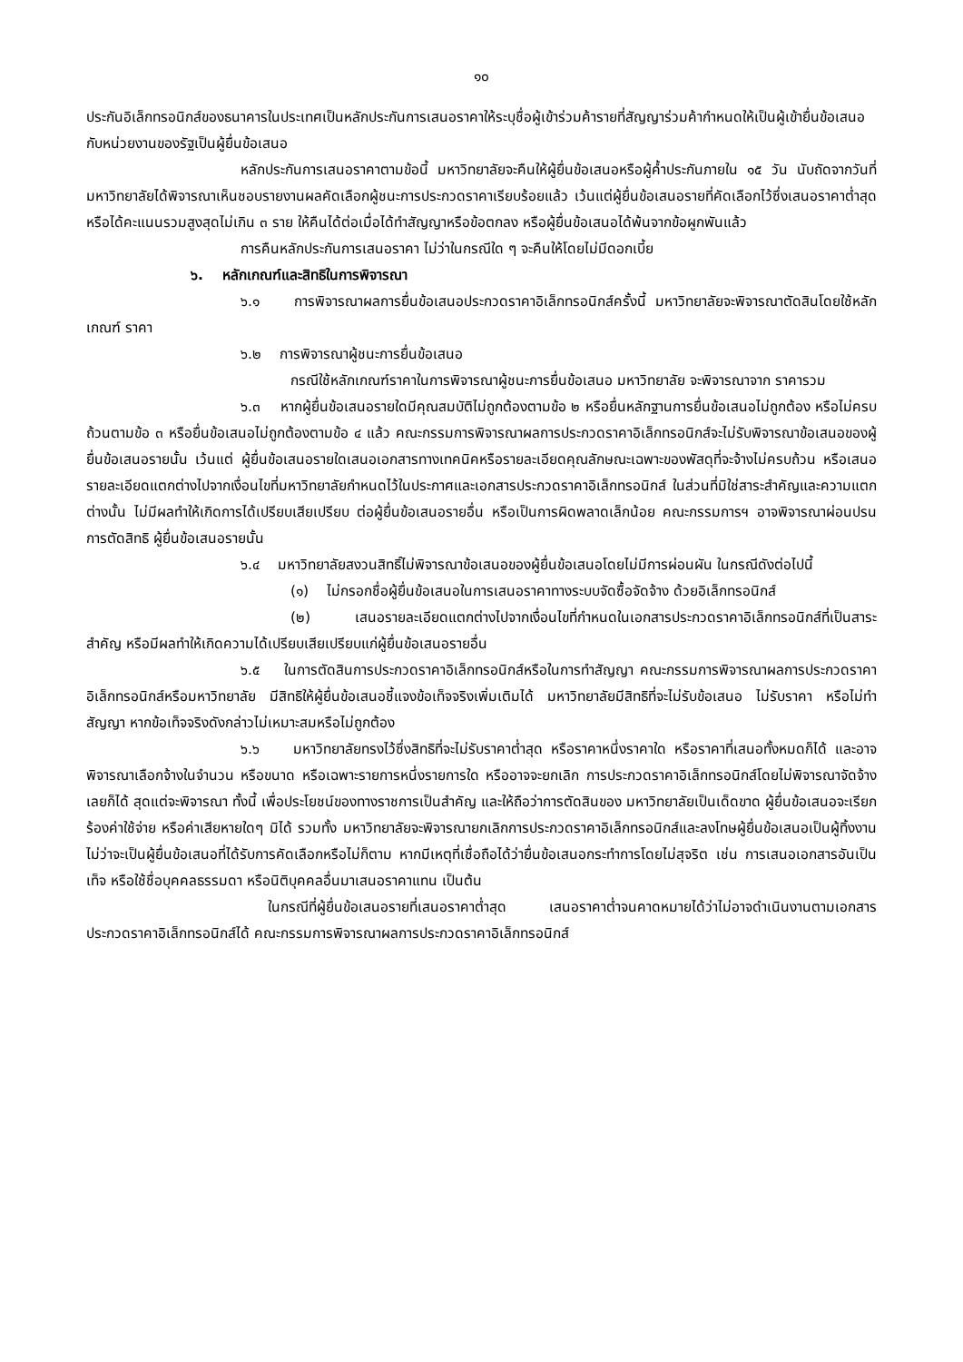๑๐
ประกันอิเล็กทรอนิกส์ของธนาคารในประเทศเป็นหลักประกันการเสนอราคาให้ระบุชื่อผู้เข้าร่วมค้ารายที่สัญญาร่วมค้ากำหนดให้เป็นผู้เข้ายื่นข้อเสนอกับหน่วยงานของรัฐเป็นผู้ยื่นข้อเสนอ
หลักประกันการเสนอราคาตามข้อนี้ มหาวิทยาลัยจะคืนให้ผู้ยื่นข้อเสนอหรือผู้ค้ำประกันภายใน ๑๕ วัน นับถัดจากวันที่มหาวิทยาลัยได้พิจารณาเห็นชอบรายงานผลคัดเลือกผู้ชนะการประกวดราคาเรียบร้อยแล้ว เว้นแต่ผู้ยื่นข้อเสนอรายที่คัดเลือกไว้ซึ่งเสนอราคาต่ำสุดหรือได้คะแนนรวมสูงสุดไม่เกิน ๓ ราย ให้คืนได้ต่อเมื่อได้ทำสัญญาหรือข้อตกลง หรือผู้ยื่นข้อเสนอได้พ้นจากข้อผูกพันแล้ว
การคืนหลักประกันการเสนอราคา ไม่ว่าในกรณีใด ๆ จะคืนให้โดยไม่มีดอกเบี้ย
๖. หลักเกณฑ์และสิทธิในการพิจารณา
๖.๑ การพิจารณาผลการยื่นข้อเสนอประกวดราคาอิเล็กทรอนิกส์ครั้งนี้ มหาวิทยาลัยจะพิจารณาตัดสินโดยใช้หลักเกณฑ์ ราคา
๖.๒ การพิจารณาผู้ชนะการยื่นข้อเสนอ
กรณีใช้หลักเกณฑ์ราคาในการพิจารณาผู้ชนะการยื่นข้อเสนอ มหาวิทยาลัย จะพิจารณาจาก ราคารวม
๖.๓ หากผู้ยื่นข้อเสนอรายใดมีคุณสมบัติไม่ถูกต้องตามข้อ ๒ หรือยื่นหลักฐานการยื่นข้อเสนอไม่ถูกต้อง หรือไม่ครบถ้วนตามข้อ ๓ หรือยื่นข้อเสนอไม่ถูกต้องตามข้อ ๔ แล้ว คณะกรรมการพิจารณาผลการประกวดราคาอิเล็กทรอนิกส์จะไม่รับพิจารณาข้อเสนอของผู้ยื่นข้อเสนอรายนั้น เว้นแต่ ผู้ยื่นข้อเสนอรายใดเสนอเอกสารทางเทคนิคหรือรายละเอียดคุณลักษณะเฉพาะของพัสดุที่จะจ้างไม่ครบถ้วน หรือเสนอรายละเอียดแตกต่างไปจากเงื่อนไขที่มหาวิทยาลัยกำหนดไว้ในประกาศและเอกสารประกวดราคาอิเล็กทรอนิกส์ ในส่วนที่มิใช่สาระสำคัญและความแตกต่างนั้น ไม่มีผลทำให้เกิดการได้เปรียบเสียเปรียบ ต่อผู้ยื่นข้อเสนอรายอื่น หรือเป็นการผิดพลาดเล็กน้อย คณะกรรมการฯ อาจพิจารณาผ่อนปรนการตัดสิทธิ ผู้ยื่นข้อเสนอรายนั้น
๖.๔ มหาวิทยาลัยสงวนสิทธิ์ไม่พิจารณาข้อเสนอของผู้ยื่นข้อเสนอโดยไม่มีการผ่อนผัน ในกรณีดังต่อไปนี้
(๑) ไม่กรอกชื่อผู้ยื่นข้อเสนอในการเสนอราคาทางระบบจัดซื้อจัดจ้าง ด้วยอิเล็กทรอนิกส์
(๒) เสนอรายละเอียดแตกต่างไปจากเงื่อนไขที่กำหนดในเอกสารประกวดราคาอิเล็กทรอนิกส์ที่เป็นสาระสำคัญ หรือมีผลทำให้เกิดความได้เปรียบเสียเปรียบแก่ผู้ยื่นข้อเสนอรายอื่น
๖.๕ ในการตัดสินการประกวดราคาอิเล็กทรอนิกส์หรือในการทำสัญญา คณะกรรมการพิจารณาผลการประกวดราคาอิเล็กทรอนิกส์หรือมหาวิทยาลัย มีสิทธิให้ผู้ยื่นข้อเสนอชี้แจงข้อเท็จจริงเพิ่มเติมได้ มหาวิทยาลัยมีสิทธิที่จะไม่รับข้อเสนอ ไม่รับราคา หรือไม่ทำสัญญา หากข้อเท็จจริงดังกล่าวไม่เหมาะสมหรือไม่ถูกต้อง
๖.๖ มหาวิทยาลัยทรงไว้ซึ่งสิทธิที่จะไม่รับราคาต่ำสุด หรือราคาหนึ่งราคาใด หรือราคาที่เสนอทั้งหมดก็ได้ และอาจพิจารณาเลือกจ้างในจำนวน หรือขนาด หรือเฉพาะรายการหนึ่งรายการใด หรืออาจจะยกเลิก การประกวดราคาอิเล็กทรอนิกส์โดยไม่พิจารณาจัดจ้างเลยก็ได้ สุดแต่จะพิจารณา ทั้งนี้ เพื่อประโยชน์ของทางราชการเป็นสำคัญ และให้ถือว่าการตัดสินของ มหาวิทยาลัยเป็นเด็ดขาด ผู้ยื่นข้อเสนอจะเรียกร้องค่าใช้จ่าย หรือค่าเสียหายใดๆ มิได้ รวมทั้ง มหาวิทยาลัยจะพิจารณายกเลิกการประกวดราคาอิเล็กทรอนิกส์และลงโทษผู้ยื่นข้อเสนอเป็นผู้ทิ้งงาน ไม่ว่าจะเป็นผู้ยื่นข้อเสนอที่ได้รับการคัดเลือกหรือไม่ก็ตาม หากมีเหตุที่เชื่อถือได้ว่ายื่นข้อเสนอกระทำการโดยไม่สุจริต เช่น การเสนอเอกสารอันเป็นเท็จ หรือใช้ชื่อบุคคลธรรมดา หรือนิติบุคคลอื่นมาเสนอราคาแทน เป็นต้น
ในกรณีที่ผู้ยื่นข้อเสนอรายที่เสนอราคาต่ำสุด เสนอราคาต่ำจนคาดหมายได้ว่าไม่อาจดำเนินงานตามเอกสารประกวดราคาอิเล็กทรอนิกส์ได้ คณะกรรมการพิจารณาผลการประกวดราคาอิเล็กทรอนิกส์